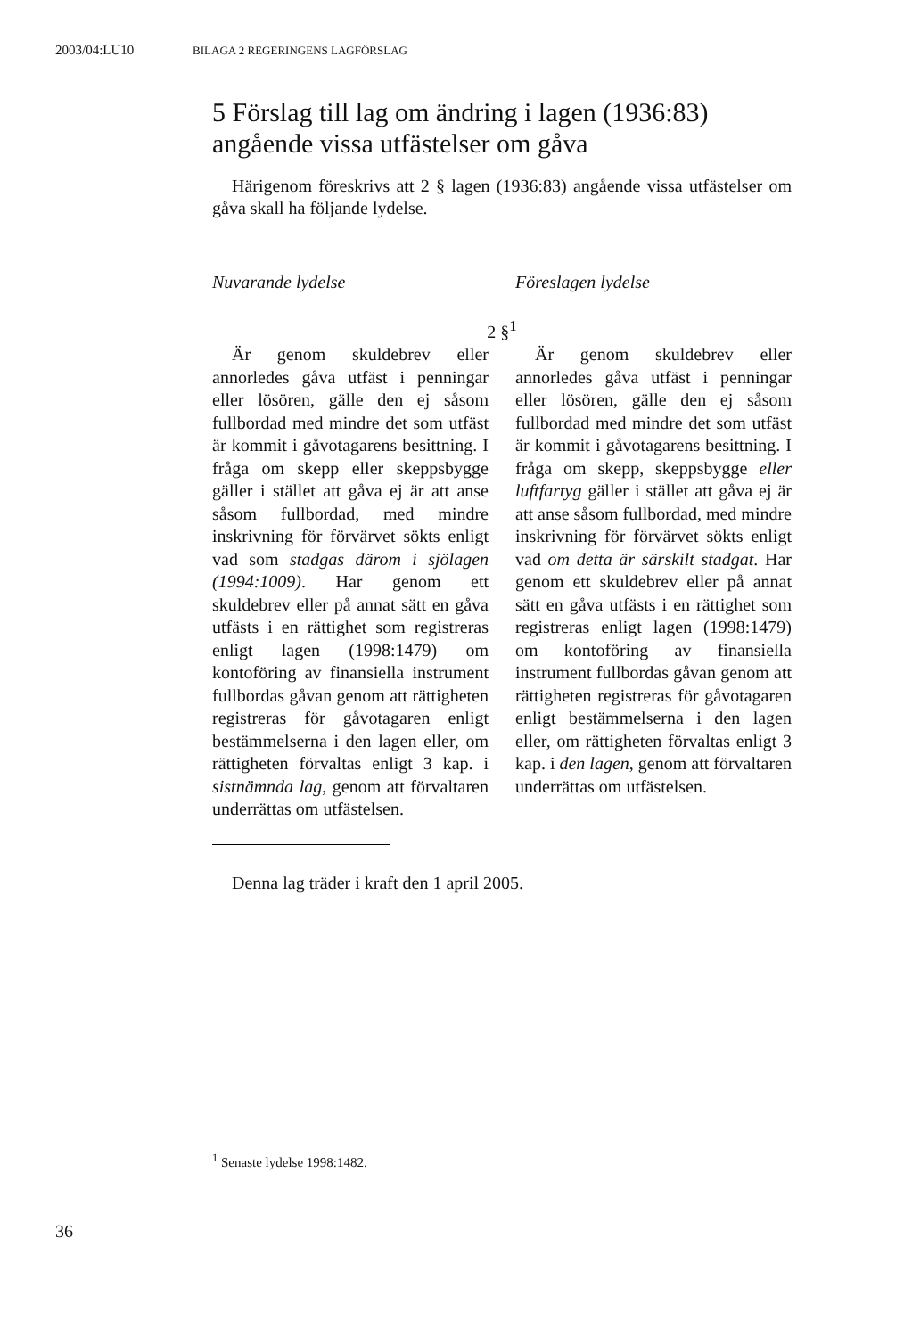2003/04:LU10 BILAGA 2 REGERINGENS LAGFÖRSLAG
5 Förslag till lag om ändring i lagen (1936:83) angående vissa utfästelser om gåva
Härigenom föreskrivs att 2 § lagen (1936:83) angående vissa utfästelser om gåva skall ha följande lydelse.
Nuvarande lydelse Föreslagen lydelse
2 §<sup>1</sup>
Är genom skuldebrev eller annorledes gåva utfäst i penningar eller lösören, gälle den ej såsom fullbordad med mindre det som utfäst är kommit i gåvotagarens besittning. I fråga om skepp eller skeppsbygge gäller i stället att gåva ej är att anse såsom fullbordad, med mindre inskrivning för förvärvet sökts enligt vad som stadgas därom i sjölagen (1994:1009). Har genom ett skuldebrev eller på annat sätt en gåva utfästs i en rättighet som registreras enligt lagen (1998:1479) om kontoföring av finansiella instrument fullbordas gåvan genom att rättigheten registreras för gåvotagaren enligt bestämmelserna i den lagen eller, om rättigheten förvaltas enligt 3 kap. i sistnämnda lag, genom att förvaltaren underrättas om utfästelsen.
Är genom skuldebrev eller annorledes gåva utfäst i penningar eller lösören, gälle den ej såsom fullbordad med mindre det som utfäst är kommit i gåvotagarens besittning. I fråga om skepp, skeppsbygge eller luftfartyg gäller i stället att gåva ej är att anse såsom fullbordad, med mindre inskrivning för förvärvet sökts enligt vad om detta är särskilt stadgat. Har genom ett skuldebrev eller på annat sätt en gåva utfästs i en rättighet som registreras enligt lagen (1998:1479) om kontoföring av finansiella instrument fullbordas gåvan genom att rättigheten registreras för gåvotagaren enligt bestämmelserna i den lagen eller, om rättigheten förvaltas enligt 3 kap. i den lagen, genom att förvaltaren underrättas om utfästelsen.
Denna lag träder i kraft den 1 april 2005.
<sup>1</sup> Senaste lydelse 1998:1482.
36